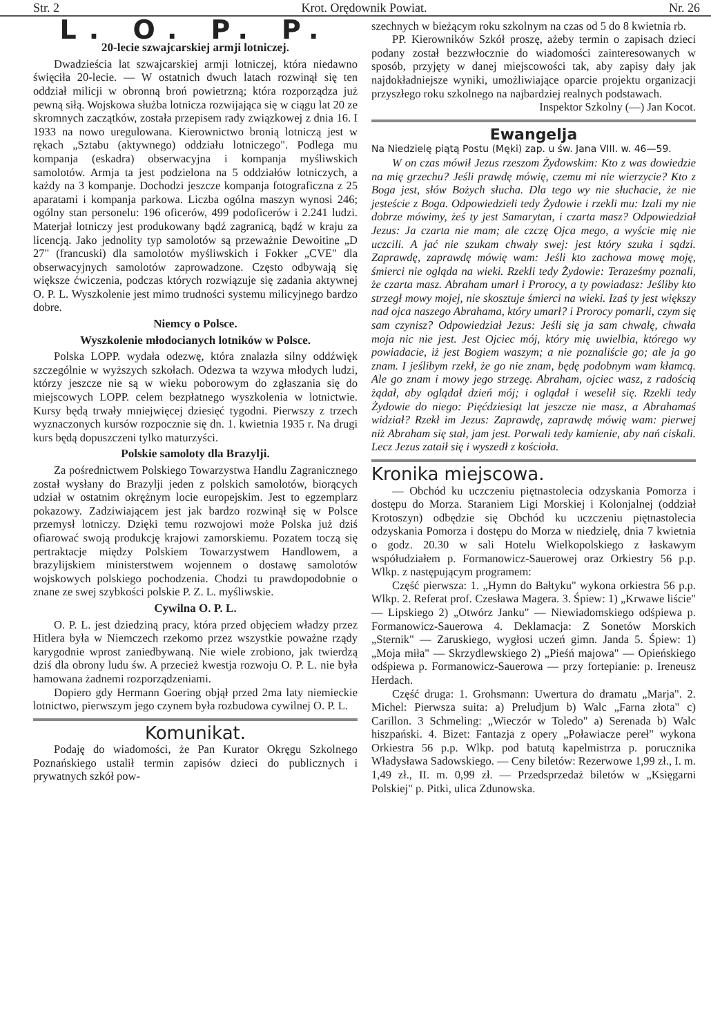Str. 2 Krot. Orędownik Powiat. Nr. 26
L. O. P. P.
20-lecie szwajcarskiej armji lotniczej.
Dwadzieścia lat szwajcarskiej armji lotniczej, która niedawno święciła 20-lecie. — W ostatnich dwuch latach rozwinął się ten oddział milicji w obronną broń powietrzną; która rozporządza już pewną siłą. Wojskowa służba lotnicza rozwijająca się w ciągu lat 20 ze skromnych zaczątków, została przepisem rady związkowej z dnia 16. I 1933 na nowo uregulowana. Kierownictwo bronią lotniczą jest w rękach „Sztabu (aktywnego) oddziału lotniczego". Podlega mu kompanja (eskadra) obserwacyjna i kompanja myśliwskich samolotów. Armja ta jest podzielona na 5 oddziałów lotniczych, a każdy na 3 kompanje. Dochodzi jeszcze kompanja fotograficzna z 25 aparatami i kompanja parkowa. Liczba ogólna maszyn wynosi 246; ogólny stan personelu: 196 oficerów, 499 podoficerów i 2.241 ludzi. Materjał lotniczy jest produkowany bądź zagranicą, bądź w kraju za licencją. Jako jednolity typ samolotów są przeważnie Dewoitine „D 27" (francuski) dla samolotów myśliwskich i Fokker „CVE" dla obserwacyjnych samolotów zaprowadzone. Często odbywają się większe ćwiczenia, podczas których rozwiązuje się zadania aktywnej O. P. L. Wyszkolenie jest mimo trudności systemu milicyjnego bardzo dobre.
Niemcy o Polsce.
Wyszkolenie młodocianych lotników w Polsce.
Polska LOPP. wydała odezwę, która znalazła silny oddźwięk szczególnie w wyższych szkołach. Odezwa ta wzywa młodych ludzi, którzy jeszcze nie są w wieku poborowym do zgłaszania się do miejscowych LOPP. celem bezpłatnego wyszkolenia w lotnictwie. Kursy będą trwały mniejwięcej dziesięć tygodni. Pierwszy z trzech wyznaczonych kursów rozpocznie się dn. 1. kwietnia 1935 r. Na drugi kurs będą dopuszczeni tylko maturzyści.
Polskie samoloty dla Brazylji.
Za pośrednictwem Polskiego Towarzystwa Handlu Zagranicznego został wysłany do Brazylji jeden z polskich samolotów, biorących udział w ostatnim okrężnym locie europejskim. Jest to egzemplarz pokazowy. Zadziwiającem jest jak bardzo rozwinął się w Polsce przemysł lotniczy. Dzięki temu rozwojowi może Polska już dziś ofiarować swoją produkcję krajowi zamorskiemu. Pozatem toczą się pertraktacje między Polskiem Towarzystwem Handlowem, a brazylijskiem ministerstwem wojennem o dostawę samolotów wojskowych polskiego pochodzenia. Chodzi tu prawdopodobnie o znane ze swej szybkości polskie P. Z. L. myśliwskie.
Cywilna O. P. L.
O. P. L. jest dziedziną pracy, która przed objęciem władzy przez Hitlera była w Niemczech rzekomo przez wszystkie poważne rządy karygodnie wprost zaniedbywaną. Nie wiele zrobiono, jak twierdzą dziś dla obrony ludu św. A przecież kwestja rozwoju O. P. L. nie była hamowana żadnemi rozporządzeniami.
Dopiero gdy Hermann Goering objął przed 2ma laty niemieckie lotnictwo, pierwszym jego czynem była rozbudowa cywilnej O. P. L.
Komunikat.
Podaję do wiadomości, że Pan Kurator Okręgu Szkolnego Poznańskiego ustalił termin zapisów dzieci do publicznych i prywatnych szkół pow-
szechnych w bieżącym roku szkolnym na czas od 5 do 8 kwietnia rb.
PP. Kierowników Szkół proszę, ażeby termin o zapisach dzieci podany został bezzwłocznie do wiadomości zainteresowanych w sposób, przyjęty w danej miejscowości tak, aby zapisy dały jak najdokładniejsze wyniki, umożliwiające oparcie projektu organizacji przyszłego roku szkolnego na najbardziej realnych podstawach.
Inspektor Szkolny (—) Jan Kocot.
Ewangelja
Na Niedzielę piątą Postu (Męki) zap. u św. Jana VIII. w. 46—59.
W on czas mówił Jezus rzeszom Żydowskim: Kto z was dowiedzie na mię grzechu? Jeśli prawdę mówię, czemu mi nie wierzycie? Kto z Boga jest, słów Bożych słucha. Dla tego wy nie słuchacie, że nie jesteście z Boga. Odpowiedzieli tedy Żydowie i rzekli mu: Izali my nie dobrze mówimy, żeś ty jest Samarytan, i czarta masz? Odpowiedział Jezus: Ja czarta nie mam; ale czczę Ojca mego, a wyście mię nie uczcili. A jać nie szukam chwały swej: jest który szuka i sądzi. Zaprawdę, zaprawdę mówię wam: Jeśli kto zachowa mowę moję, śmierci nie ogląda na wieki. Rzekli tedy Żydowie: Teraześmy poznali, że czarta masz. Abraham umarł i Prorocy, a ty powiadasz: Jeśliby kto strzegł mowy mojej, nie skosztuje śmierci na wieki. Izaś ty jest większy nad ojca naszego Abrahama, który umarł? i Prorocy pomarli, czym się sam czynisz? Odpowiedział Jezus: Jeśli się ja sam chwalę, chwała moja nic nie jest. Jest Ojciec mój, który mię uwielbia, którego wy powiadacie, iż jest Bogiem waszym; a nie poznaliście go; ale ja go znam. I jeślibym rzekł, że go nie znam, będę podobnym wam kłamcą. Ale go znam i mowy jego strzegę. Abraham, ojciec wasz, z radością żądał, aby oglądał dzień mój; i oglądał i weselił się. Rzekli tedy Żydowie do niego: Pięćdziesiąt lat jeszcze nie masz, a Abrahamaś widział? Rzekł im Jezus: Zaprawdę, zaprawdę mówię wam: pierwej niż Abraham się stał, jam jest. Porwali tedy kamienie, aby nań ciskali. Lecz Jezus zataił się i wyszedł z kościoła.
Kronika miejscowa.
— Obchód ku uczczeniu piętnastolecia odzyskania Pomorza i dostępu do Morza. Staraniem Ligi Morskiej i Kolonjalnej (oddział Krotoszyn) odbędzie się Obchód ku uczczeniu piętnastolecia odzyskania Pomorza i dostępu do Morza w niedzielę, dnia 7 kwietnia o godz. 20.30 w sali Hotelu Wielkopolskiego z łaskawym współudziałem p. Formanowicz-Sauerowej oraz Orkiestry 56 p.p. Wlkp. z następującym programem:
Część pierwsza: 1. „Hymn do Bałtyku" wykona orkiestra 56 p.p. Wlkp. 2. Referat prof. Czesława Magera. 3. Śpiew: 1) „Krwawe liście" — Lipskiego 2) „Otwórz Janku" — Niewiadomskiego odśpiewa p. Formanowicz-Sauerowa 4. Deklamacja: Z Sonetów Morskich „Sternik" — Zaruskiego, wygłosi uczeń gimn. Janda 5. Śpiew: 1) „Moja miła" — Skrzydlewskiego 2) „Pieśń majowa" — Opieńskiego odśpiewa p. Formanowicz-Sauerowa — przy fortepianie: p. Ireneusz Herdach.
Część druga: 1. Grohsmann: Uwertura do dramatu „Marja". 2. Michel: Pierwsza suita: a) Preludjum b) Walc „Farna złota" c) Carillon. 3 Schmeling: „Wieczór w Toledo" a) Serenada b) Walc hiszpański. 4. Bizet: Fantazja z opery „Poławiacze pereł" wykona Orkiestra 56 p.p. Wlkp. pod batutą kapelmistrza p. porucznika Władysława Sadowskiego. — Ceny biletów: Rezerwowe 1,99 zł., I. m. 1,49 zł., II. m. 0,99 zł. — Przedsprzedaż biletów w „Księgarni Polskiej" p. Pitki, ulica Zdunowska.